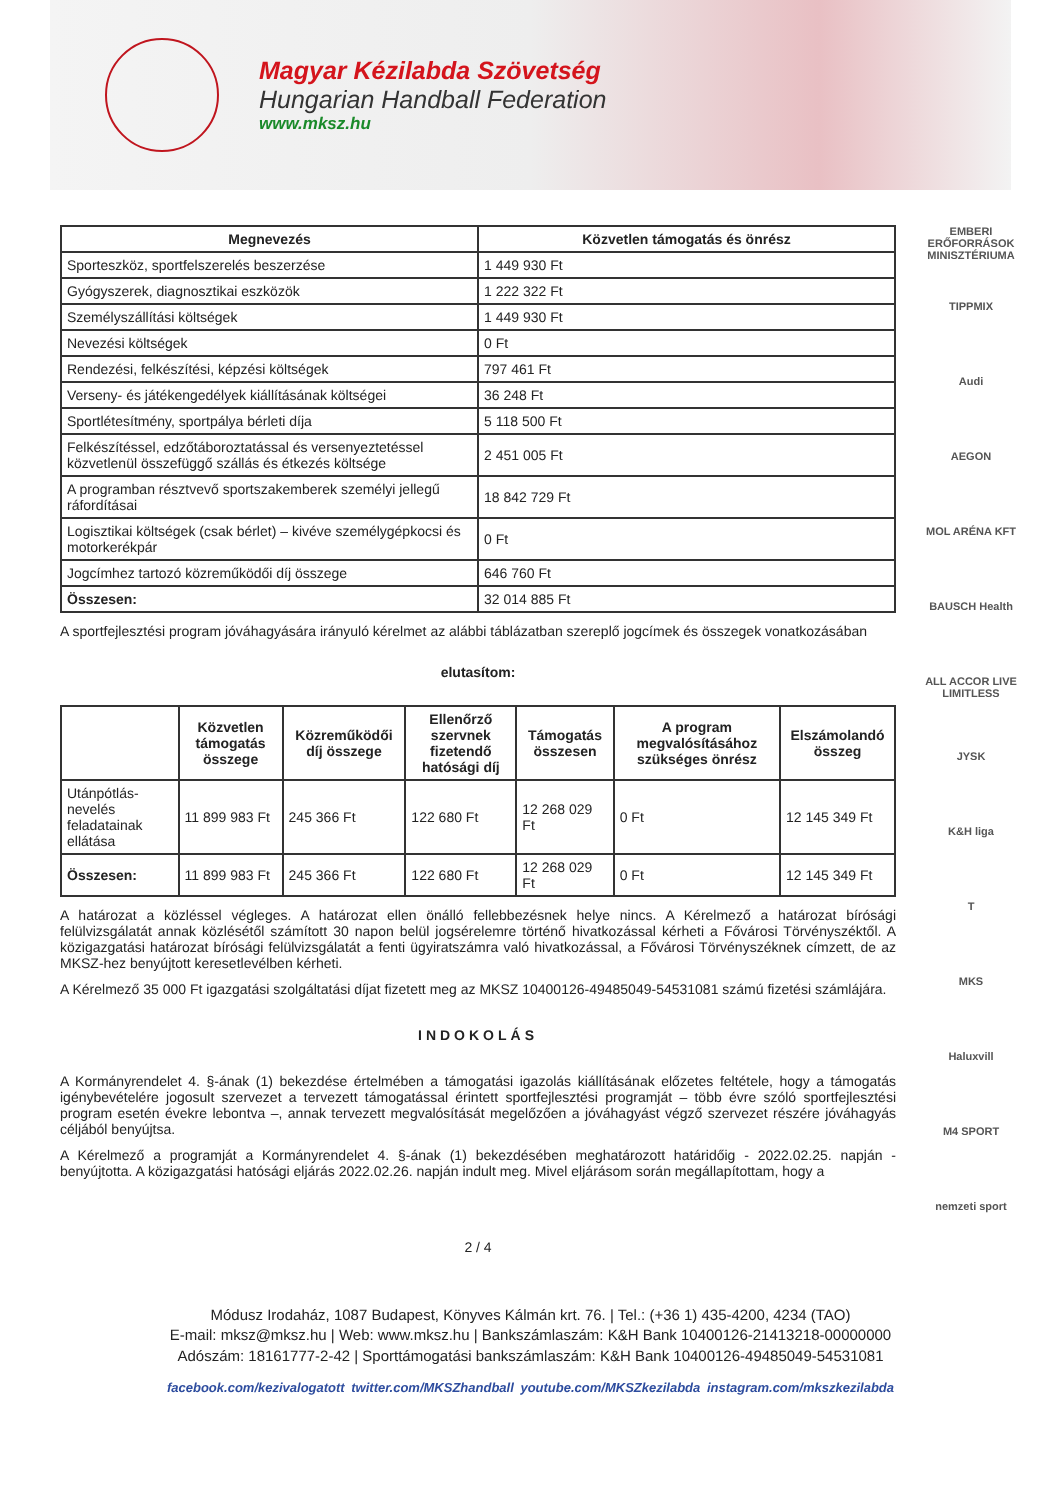Magyar Kézilabda Szövetség
Hungarian Handball Federation
www.mksz.hu
| Megnevezés | Közvetlen támogatás és önrész |
| --- | --- |
| Sporteszköz, sportfelszerelés beszerzése | 1 449 930 Ft |
| Gyógyszerek, diagnosztikai eszközök | 1 222 322 Ft |
| Személyszállítási költségek | 1 449 930 Ft |
| Nevezési költségek | 0 Ft |
| Rendezési, felkészítési, képzési költségek | 797 461 Ft |
| Verseny- és játékengedélyek kiállításának költségei | 36 248 Ft |
| Sportlétesítmény, sportpálya bérleti díja | 5 118 500 Ft |
| Felkészítéssel, edzőtáboroztatással és versenyeztetéssel közvetlenül összefüggő szállás és étkezés költsége | 2 451 005 Ft |
| A programban résztvevő sportszakemberek személyi jellegű ráfordításai | 18 842 729 Ft |
| Logisztikai költségek (csak bérlet) – kivéve személygépkocsi és motorkerékpár | 0 Ft |
| Jogcímhez tartozó közreműködői díj összege | 646 760 Ft |
| Összesen: | 32 014 885 Ft |
A sportfejlesztési program jóváhagyására irányuló kérelmet az alábbi táblázatban szereplő jogcímek és összegek vonatkozásában
elutasítom:
| | Közvetlen támogatás összege | Közreműködői díj összege | Ellenőrző szervnek fizetendő hatósági díj | Támogatás összesen | A program megvalósításához szükséges önrész | Elszámolandó összeg |
| --- | --- | --- | --- | --- | --- | --- |
| Utánpótlás-nevelés feladatainak ellátása | 11 899 983 Ft | 245 366 Ft | 122 680 Ft | 12 268 029 Ft | 0 Ft | 12 145 349 Ft |
| Összesen: | 11 899 983 Ft | 245 366 Ft | 122 680 Ft | 12 268 029 Ft | 0 Ft | 12 145 349 Ft |
A határozat a közléssel végleges. A határozat ellen önálló fellebbezésnek helye nincs. A Kérelmező a határozat bírósági felülvizsgálatát annak közlésétől számított 30 napon belül jogsérelemre történő hivatkozással kérheti a Fővárosi Törvényszéktől. A közigazgatási határozat bírósági felülvizsgálatát a fenti ügyiratszámra való hivatkozással, a Fővárosi Törvényszéknek címzett, de az MKSZ-hez benyújtott keresetlevélben kérheti.
A Kérelmező 35 000 Ft igazgatási szolgáltatási díjat fizetett meg az MKSZ 10400126-49485049-54531081 számú fizetési számlájára.
INDOKOLÁS
A Kormányrendelet 4. §-ának (1) bekezdése értelmében a támogatási igazolás kiállításának előzetes feltétele, hogy a támogatás igénybevételére jogosult szervezet a tervezett támogatással érintett sportfejlesztési programját – több évre szóló sportfejlesztési program esetén évekre lebontva –, annak tervezett megvalósítását megelőzően a jóváhagyást végző szervezet részére jóváhagyás céljából benyújtsa.
A Kérelmező a programját a Kormányrendelet 4. §-ának (1) bekezdésében meghatározott határidőig - 2022.02.25. napján - benyújtotta. A közigazgatási hatósági eljárás 2022.02.26. napján indult meg. Mivel eljárásom során megállapítottam, hogy a
2 / 4
EMBERI ERŐFORRÁSOK MINISZTÉRIUMA
TIPPMIX
Audi
AEGON
MOL ARÉNA KFT
BAUSCH Health
ALL ACCOR LIVE LIMITLESS
JYSK
K&H liga
T
MKS
Haluxvill
M4 SPORT
nemzeti sport
Módusz Irodaház, 1087 Budapest, Könyves Kálmán krt. 76. | Tel.: (+36 1) 435-4200, 4234 (TAO)
E-mail: mksz@mksz.hu | Web: www.mksz.hu | Bankszámlaszám: K&H Bank 10400126-21413218-00000000
Adószám: 18161777-2-42 | Sporttámogatási bankszámlaszám: K&H Bank 10400126-49485049-54531081
facebook.com/kezivalogatott twitter.com/MKSZhandball youtube.com/MKSZkezilabda instagram.com/mkszkezilabda